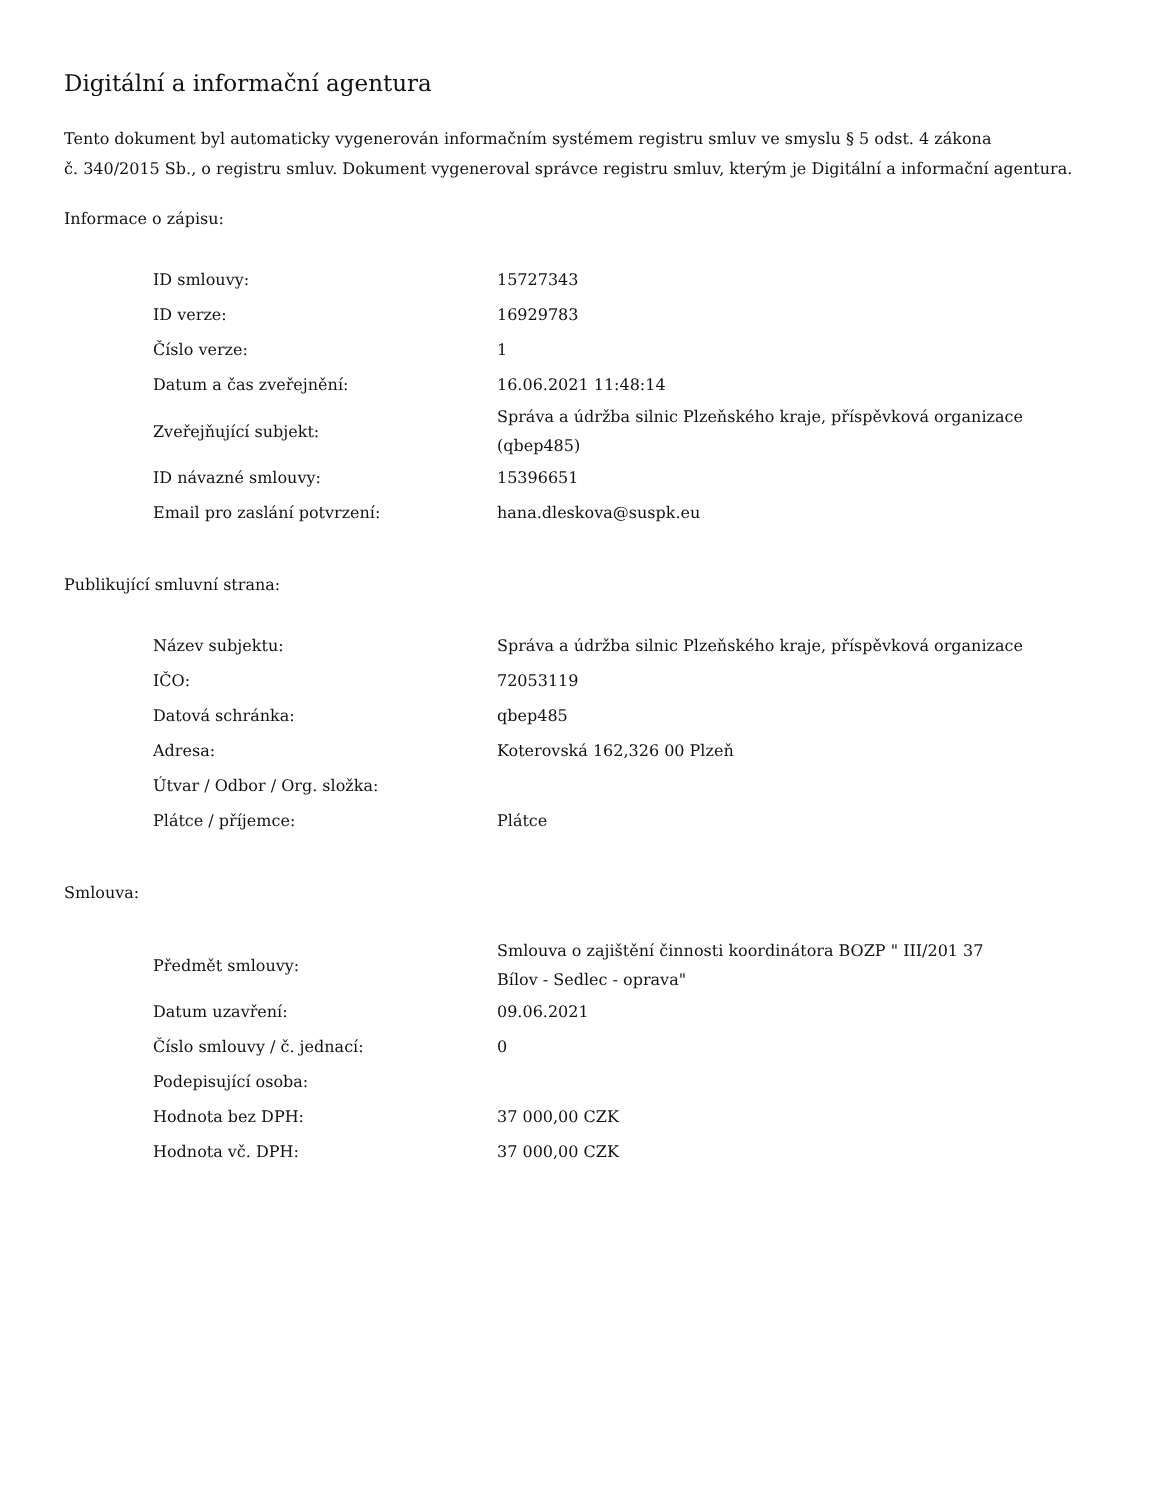Digitální a informační agentura
Tento dokument byl automaticky vygenerován informačním systémem registru smluv ve smyslu § 5 odst. 4 zákona
č. 340/2015 Sb., o registru smluv. Dokument vygeneroval správce registru smluv, kterým je Digitální a informační agentura.
Informace o zápisu:
| ID smlouvy: | 15727343 |
| ID verze: | 16929783 |
| Číslo verze: | 1 |
| Datum a čas zveřejnění: | 16.06.2021 11:48:14 |
| Zveřejňující subjekt: | Správa a údržba silnic Plzeňského kraje, příspěvková organizace (qbep485) |
| ID návazné smlouvy: | 15396651 |
| Email pro zaslání potvrzení: | hana.dleskova@suspk.eu |
Publikující smluvní strana:
| Název subjektu: | Správa a údržba silnic Plzeňského kraje, příspěvková organizace |
| IČO: | 72053119 |
| Datová schránka: | qbep485 |
| Adresa: | Koterovská 162,326 00 Plzeň |
| Útvar / Odbor / Org. složka: | |
| Plátce / příjemce: | Plátce |
Smlouva:
| Předmět smlouvy: | Smlouva o zajištění činnosti koordinátora BOZP " III/201 37 Bílov - Sedlec - oprava" |
| Datum uzavření: | 09.06.2021 |
| Číslo smlouvy / č. jednací: | 0 |
| Podepisující osoba: | |
| Hodnota bez DPH: | 37 000,00 CZK |
| Hodnota vč. DPH: | 37 000,00 CZK |